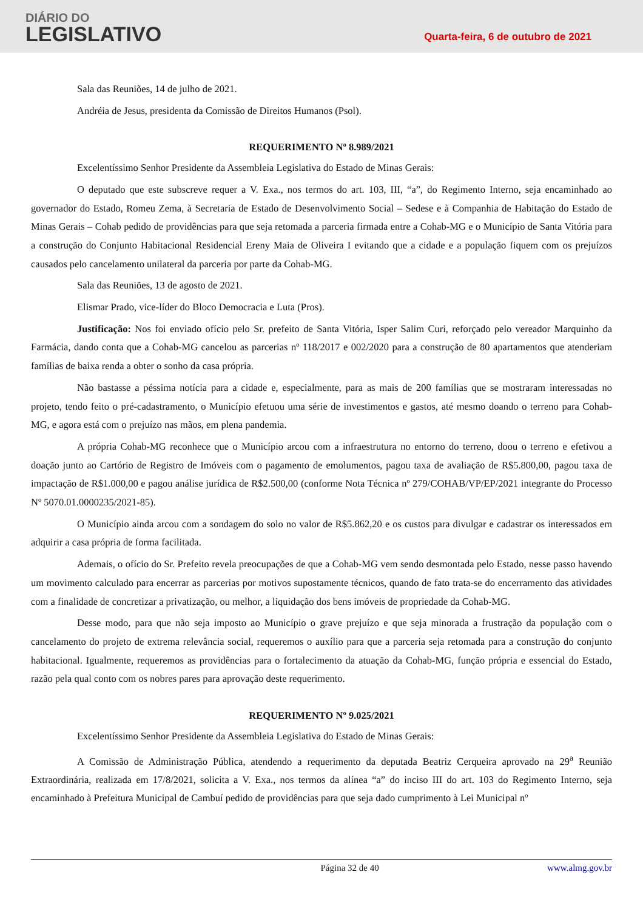DIÁRIO DO
LEGISLATIVO
Quarta-feira, 6 de outubro de 2021
Sala das Reuniões, 14 de julho de 2021.
Andréia de Jesus, presidenta da Comissão de Direitos Humanos (Psol).
REQUERIMENTO Nº 8.989/2021
Excelentíssimo Senhor Presidente da Assembleia Legislativa do Estado de Minas Gerais:
O deputado que este subscreve requer a V. Exa., nos termos do art. 103, III, “a”, do Regimento Interno, seja encaminhado ao governador do Estado, Romeu Zema, à Secretaria de Estado de Desenvolvimento Social – Sedese e à Companhia de Habitação do Estado de Minas Gerais – Cohab pedido de providências para que seja retomada a parceria firmada entre a Cohab-MG e o Município de Santa Vitória para a construção do Conjunto Habitacional Residencial Ereny Maia de Oliveira I evitando que a cidade e a população fiquem com os prejuízos causados pelo cancelamento unilateral da parceria por parte da Cohab-MG.
Sala das Reuniões, 13 de agosto de 2021.
Elismar Prado, vice-líder do Bloco Democracia e Luta (Pros).
Justificação: Nos foi enviado ofício pelo Sr. prefeito de Santa Vitória, Isper Salim Curi, reforçado pelo vereador Marquinho da Farmácia, dando conta que a Cohab-MG cancelou as parcerias nº 118/2017 e 002/2020 para a construção de 80 apartamentos que atenderiam famílias de baixa renda a obter o sonho da casa própria.
Não bastasse a péssima notícia para a cidade e, especialmente, para as mais de 200 famílias que se mostraram interessadas no projeto, tendo feito o pré-cadastramento, o Município efetuou uma série de investimentos e gastos, até mesmo doando o terreno para Cohab-MG, e agora está com o prejuízo nas mãos, em plena pandemia.
A própria Cohab-MG reconhece que o Município arcou com a infraestrutura no entorno do terreno, doou o terreno e efetivou a doação junto ao Cartório de Registro de Imóveis com o pagamento de emolumentos, pagou taxa de avaliação de R$5.800,00, pagou taxa de impactação de R$1.000,00 e pagou análise jurídica de R$2.500,00 (conforme Nota Técnica nº 279/COHAB/VP/EP/2021 integrante do Processo Nº 5070.01.0000235/2021-85).
O Município ainda arcou com a sondagem do solo no valor de R$5.862,20 e os custos para divulgar e cadastrar os interessados em adquirir a casa própria de forma facilitada.
Ademais, o ofício do Sr. Prefeito revela preocupações de que a Cohab-MG vem sendo desmontada pelo Estado, nesse passo havendo um movimento calculado para encerrar as parcerias por motivos supostamente técnicos, quando de fato trata-se do encerramento das atividades com a finalidade de concretizar a privatização, ou melhor, a liquidação dos bens imóveis de propriedade da Cohab-MG.
Desse modo, para que não seja imposto ao Município o grave prejuízo e que seja minorada a frustração da população com o cancelamento do projeto de extrema relevância social, requeremos o auxílio para que a parceria seja retomada para a construção do conjunto habitacional. Igualmente, requeremos as providências para o fortalecimento da atuação da Cohab-MG, função própria e essencial do Estado, razão pela qual conto com os nobres pares para aprovação deste requerimento.
REQUERIMENTO Nº 9.025/2021
Excelentíssimo Senhor Presidente da Assembleia Legislativa do Estado de Minas Gerais:
A Comissão de Administração Pública, atendendo a requerimento da deputada Beatriz Cerqueira aprovado na 29<sup>a</sup> Reunião Extraordinária, realizada em 17/8/2021, solicita a V. Exa., nos termos da alínea “a” do inciso III do art. 103 do Regimento Interno, seja encaminhado à Prefeitura Municipal de Cambuí pedido de providências para que seja dado cumprimento à Lei Municipal nº
Página 32 de 40 www.almg.gov.br